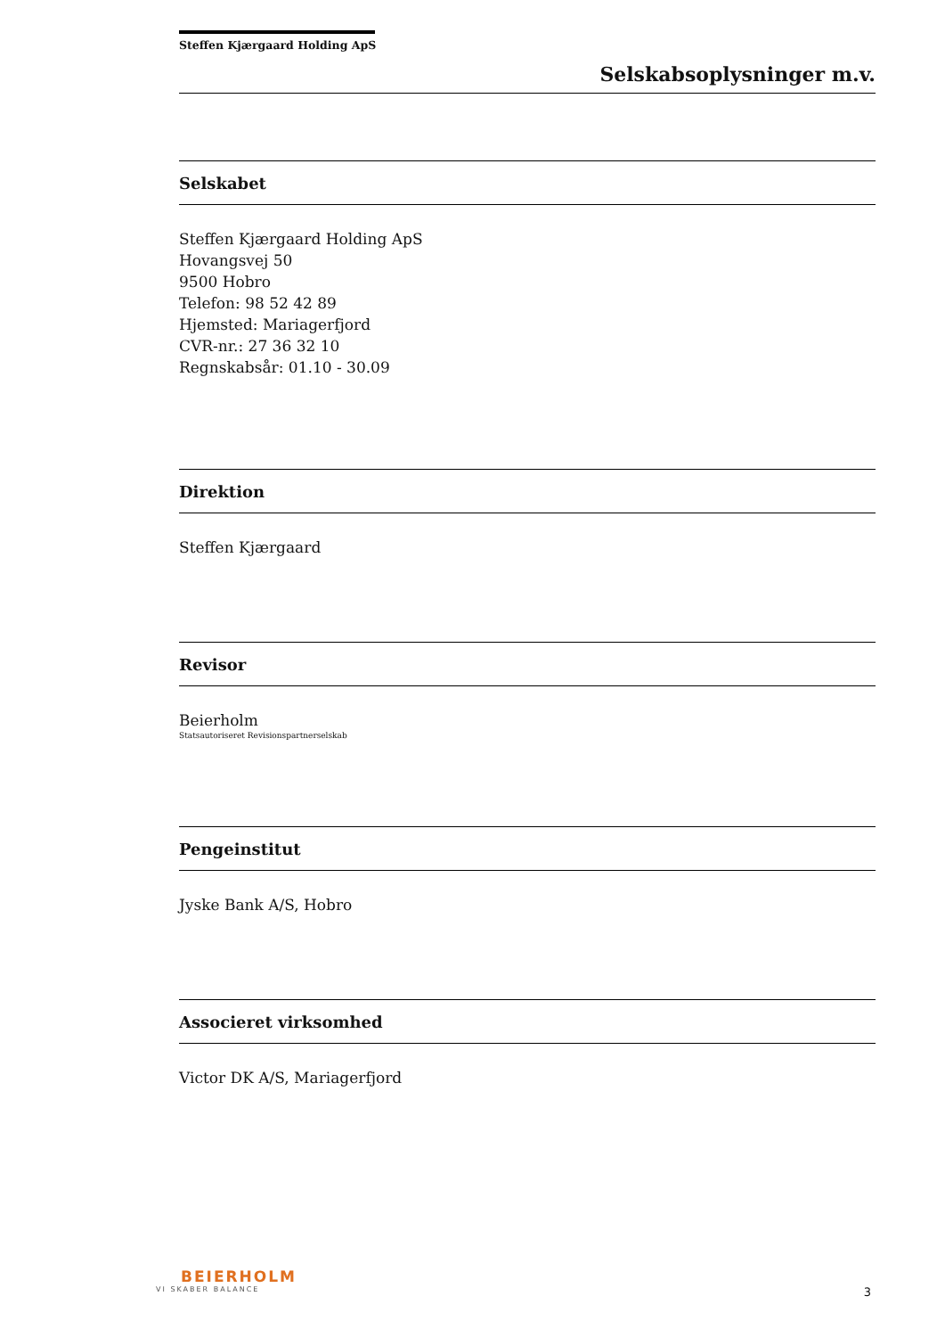Steffen Kjærgaard Holding ApS
Selskabsoplysninger m.v.
Selskabet
Steffen Kjærgaard Holding ApS
Hovangsvej 50
9500 Hobro
Telefon: 98 52 42 89
Hjemsted: Mariagerfjord
CVR-nr.: 27 36 32 10
Regnskabsår: 01.10 - 30.09
Direktion
Steffen Kjærgaard
Revisor
Beierholm
Statsautoriseret Revisionspartnerselskab
Pengeinstitut
Jyske Bank A/S, Hobro
Associeret virksomhed
Victor DK A/S, Mariagerfjord
BEIERHOLM
VI SKABER BALANCE
3